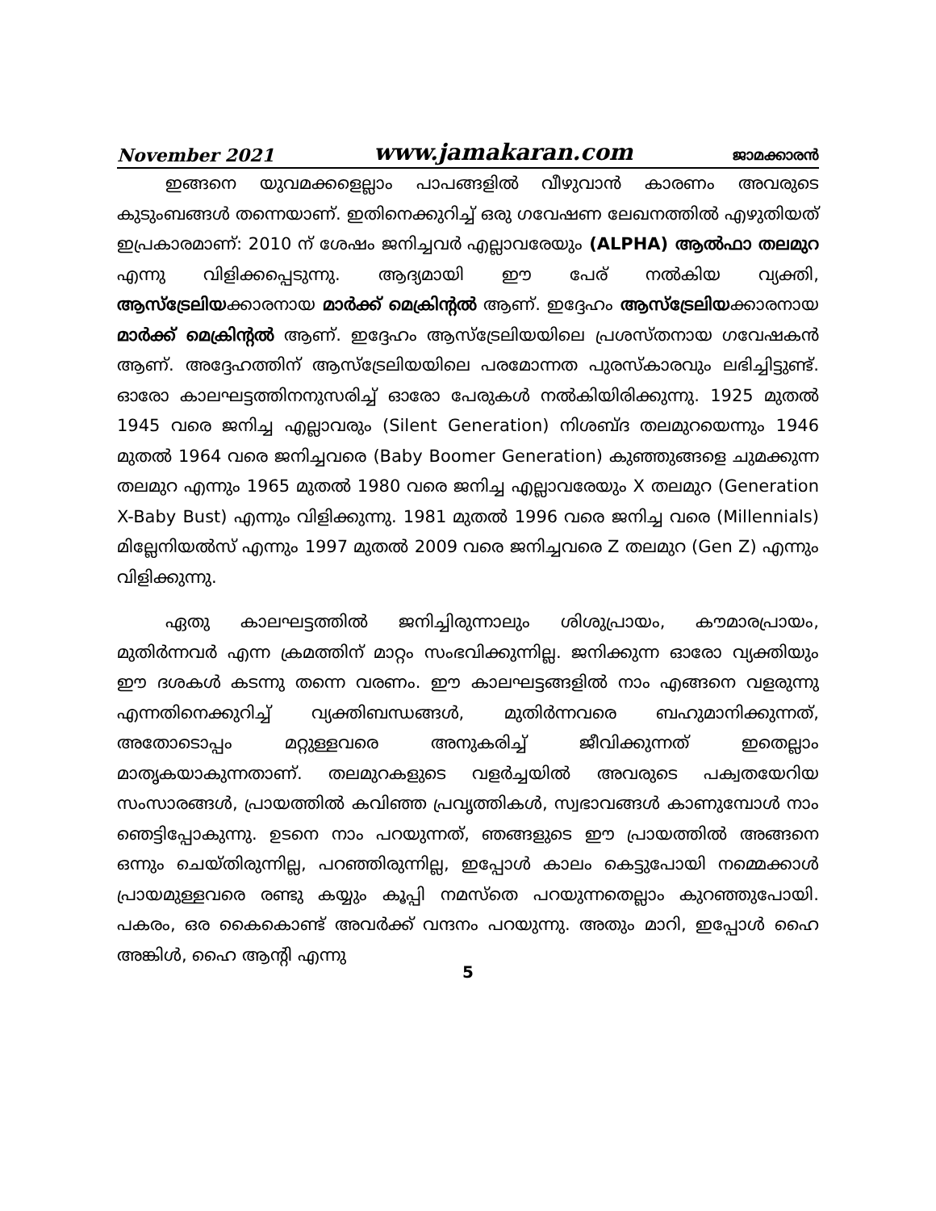November 2021 www.jamakaran.com ജാമക്കാരൻ
ഇങ്ങനെ യുവമക്കളെല്ലാം പാപങ്ങളിൽ വീഴുവാൻ കാരണം അവരുടെ കുടുംബങ്ങൾ തന്നെയാണ്. ഇതിനെക്കുറിച്ച് ഒരു ഗവേഷണ ലേഖനത്തിൽ എഴുതിയത് ഇപ്രകാരമാണ്: 2010 ന് ശേഷം ജനിച്ചവർ എല്ലാവരേയും (ALPHA) ആൽഫാ തലമുറ എന്നു വിളിക്കപ്പെടുന്നു. ആദ്യമായി ഈ പേര് നൽകിയ വ്യക്തി, ആസ്ട്രേലിയക്കാരനായ മാർക്ക് മെക്രിന്റൽ ആണ്. ഇദ്ദേഹം ആസ്ട്രേലിയക്കാരനായ മാർക്ക് മെക്രിന്റൽ ആണ്. ഇദ്ദേഹം ആസ്ട്രേലിയയിലെ പ്രശസ്തനായ ഗവേഷകൻ ആണ്. അദ്ദേഹത്തിന് ആസ്ട്രേലിയയിലെ പരമോന്നത പുരസ്കാരവും ലഭിച്ചിട്ടുണ്ട്. ഓരോ കാലഘട്ടത്തിനനുസരിച്ച് ഓരോ പേരുകൾ നൽകിയിരിക്കുന്നു. 1925 മുതൽ 1945 വരെ ജനിച്ച എല്ലാവരും (Silent Generation) നിശബ്ദ തലമുറയെന്നും 1946 മുതൽ 1964 വരെ ജനിച്ചവരെ (Baby Boomer Generation) കുഞ്ഞുങ്ങളെ ചുമക്കുന്ന തലമുറ എന്നും 1965 മുതൽ 1980 വരെ ജനിച്ച എല്ലാവരേയും X തലമുറ (Generation X-Baby Bust) എന്നും വിളിക്കുന്നു. 1981 മുതൽ 1996 വരെ ജനിച്ച വരെ (Millennials) മില്ലേനിയൽസ് എന്നും 1997 മുതൽ 2009 വരെ ജനിച്ചവരെ Z തലമുറ (Gen Z) എന്നും വിളിക്കുന്നു.
ഏതു കാലഘട്ടത്തിൽ ജനിച്ചിരുന്നാലും ശിശുപ്രായം, കൗമാരപ്രായം, മുതിർന്നവർ എന്ന ക്രമത്തിന് മാറ്റം സംഭവിക്കുന്നില്ല. ജനിക്കുന്ന ഓരോ വ്യക്തിയും ഈ ദശകൾ കടന്നു തന്നെ വരണം. ഈ കാലഘട്ടങ്ങളിൽ നാം എങ്ങനെ വളരുന്നു എന്നതിനെക്കുറിച്ച് വ്യക്തിബന്ധങ്ങൾ, മുതിർന്നവരെ ബഹുമാനിക്കുന്നത്, അതോടൊപ്പം മറ്റുള്ളവരെ അനുകരിച്ച് ജീവിക്കുന്നത് ഇതെല്ലാം മാതൃകയാകുന്നതാണ്. തലമുറകളുടെ വളർച്ചയിൽ അവരുടെ പക്വതയേറിയ സംസാരങ്ങൾ, പ്രായത്തിൽ കവിഞ്ഞ പ്രവൃത്തികൾ, സ്വഭാവങ്ങൾ കാണുമ്പോൾ നാം ഞെട്ടിപ്പോകുന്നു. ഉടനെ നാം പറയുന്നത്, ഞങ്ങളുടെ ഈ പ്രായത്തിൽ അങ്ങനെ ഒന്നും ചെയ്തിരുന്നില്ല, പറഞ്ഞിരുന്നില്ല, ഇപ്പോൾ കാലം കെട്ടുപോയി നമ്മെക്കാൾ പ്രായമുള്ളവരെ രണ്ടു കയ്യും കൂപ്പി നമസ്തെ പറയുന്നതെല്ലാം കുറഞ്ഞുപോയി. പകരം, ഒര കൈകൊണ്ട് അവർക്ക് വന്ദനം പറയുന്നു. അതും മാറി, ഇപ്പോൾ ഹൈ അങ്കിൾ, ഹൈ ആന്റി എന്നു
5